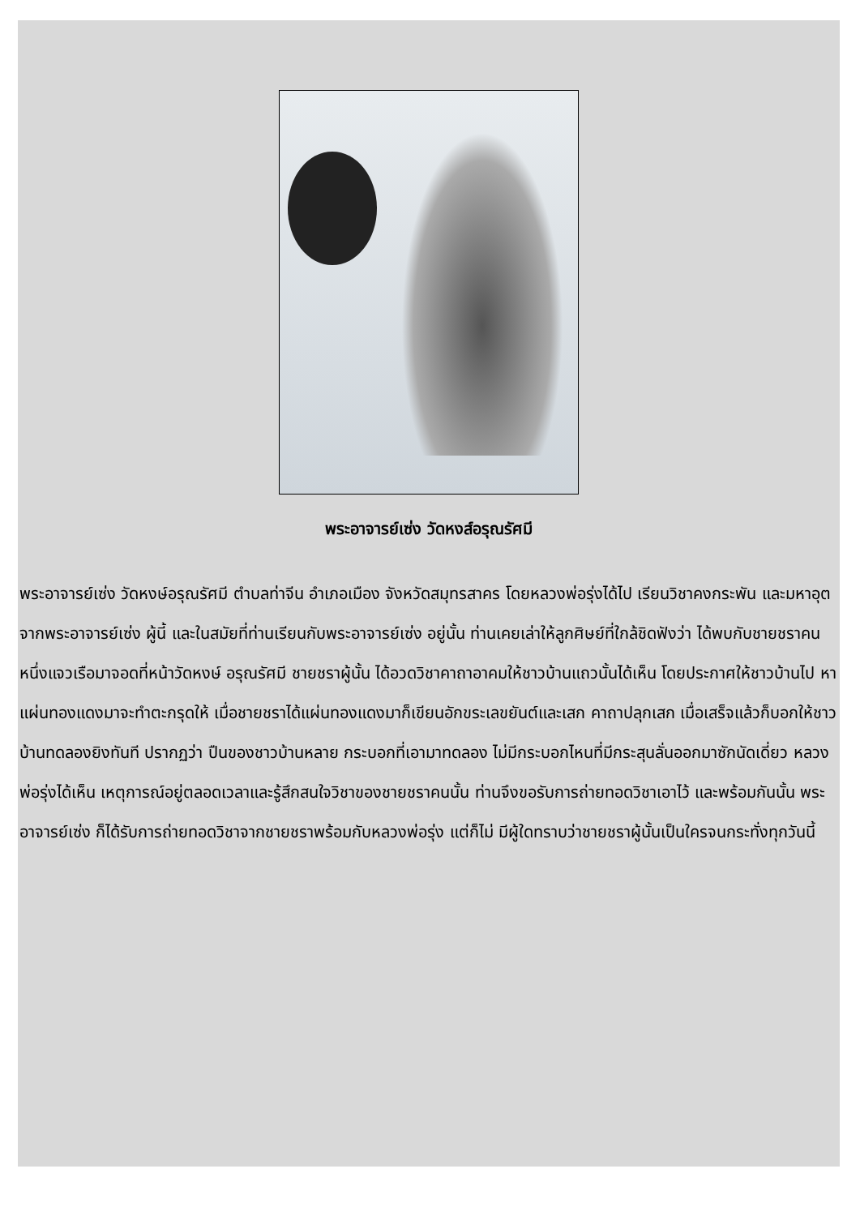พระอาจารย์เซ่ง วัดหงส์อรุณรัศมี
พระอาจารย์เซ่ง วัดหงษ์อรุณรัศมี ตำบลท่าจีน อำเภอเมือง จังหวัดสมุทรสาคร โดยหลวงพ่อรุ่งได้ไป เรียนวิชาคงกระพัน และมหาอุต จากพระอาจารย์เซ่ง ผู้นี้ และในสมัยที่ท่านเรียนกับพระอาจารย์เซ่ง อยู่นั้น ท่านเคยเล่าให้ลูกศิษย์ที่ใกล้ชิดฟังว่า ได้พบกับชายชราคนหนึ่งแจวเรือมาจอดที่หน้าวัดหงษ์ อรุณรัศมี ชายชราผู้นั้น ได้อวดวิชาคาถาอาคมให้ชาวบ้านแถวนั้นได้เห็น โดยประกาศให้ชาวบ้านไป หาแผ่นทองแดงมาจะทำตะกรุดให้ เมื่อชายชราได้แผ่นทองแดงมาก็เขียนอักขระเลขยันต์และเสก คาถาปลุกเสก เมื่อเสร็จแล้วก็บอกให้ชาวบ้านทดลองยิงทันที ปรากฏว่า ปืนของชาวบ้านหลาย กระบอกที่เอามาทดลอง ไม่มีกระบอกไหนที่มีกระสุนลั่นออกมาซักนัดเดี่ยว หลวงพ่อรุ่งได้เห็น เหตุการณ์อยู่ตลอดเวลาและรู้สึกสนใจวิชาของชายชราคนนั้น ท่านจึงขอรับการถ่ายทอดวิชาเอาไว้ และพร้อมกันนั้น พระอาจารย์เซ่ง ก็ได้รับการถ่ายทอดวิชาจากชายชราพร้อมกับหลวงพ่อรุ่ง แต่ก็ไม่ มีผู้ใดทราบว่าชายชราผู้นั้นเป็นใครจนกระทั่งทุกวันนี้